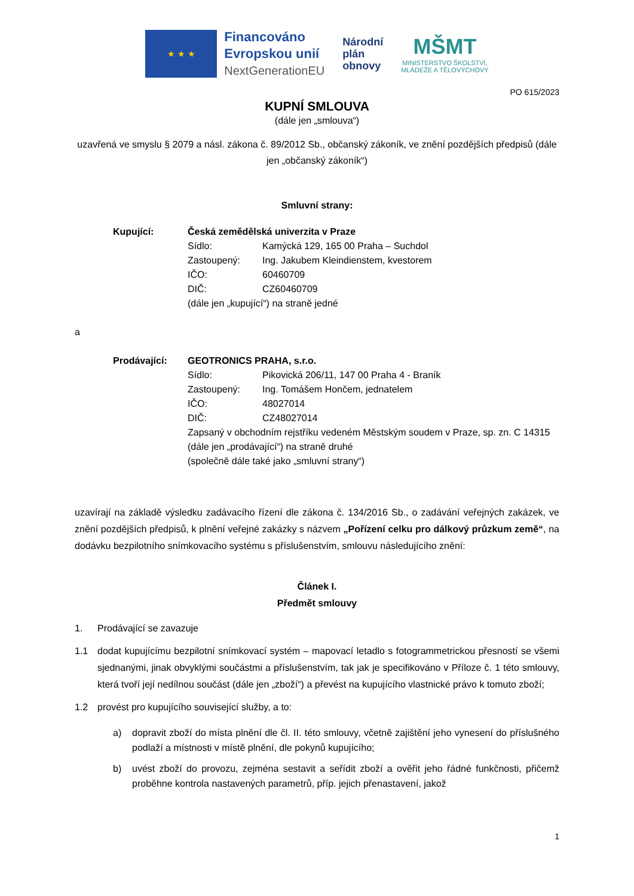★ ★ ★
Financováno
Evropskou unií
NextGenerationEU
Národní
plán
obnovy
MŠMT
MINISTERSTVO ŠKOLSTVÍ,
MLÁDEŽE A TĚLOVÝCHOVY
PO 615/2023
KUPNÍ SMLOUVA
(dále jen „smlouva“)
uzavřená ve smyslu § 2079 a násl. zákona č. 89/2012 Sb., občanský zákoník, ve znění pozdějších předpisů (dále jen „občanský zákoník“)
Smluvní strany:
Kupující: Česká zemědělská univerzita v Praze Sídlo: Kamýcká 129, 165 00 Praha – Suchdol Zastoupený: Ing. Jakubem Kleindienstem, kvestorem IČO: 60460709 DIČ: CZ60460709 (dále jen „kupující“) na straně jedné
a
Prodávající: GEOTRONICS PRAHA, s.r.o. Sídlo: Pikovická 206/11, 147 00 Praha 4 - Braník Zastoupený: Ing. Tomášem Hončem, jednatelem IČO: 48027014 DIČ: CZ48027014 Zapsaný v obchodním rejstříku vedeném Městským soudem v Praze, sp. zn. C 14315 (dále jen „prodávající“) na straně druhé (společně dále také jako „smluvní strany“)
uzavírají na základě výsledku zadávacího řízení dle zákona č. 134/2016 Sb., o zadávání veřejných zakázek, ve znění pozdějších předpisů, k plnění veřejné zakázky s názvem „Pořízení celku pro dálkový průzkum země“, na dodávku bezpilotního snímkovacího systému s příslušenstvím, smlouvu následujícího znění:
Článek I.
Předmět smlouvy
1. Prodávající se zavazuje
1.1 dodat kupujícímu bezpilotní snímkovací systém – mapovací letadlo s fotogrammetrickou přesností se všemi sjednanými, jinak obvyklými součástmi a příslušenstvím, tak jak je specifikováno v Příloze č. 1 této smlouvy, která tvoří její nedílnou součást (dále jen „zboží“) a převést na kupujícího vlastnické právo k tomuto zboží;
1.2 provést pro kupujícího související služby, a to:
a) dopravit zboží do místa plnění dle čl. II. této smlouvy, včetně zajištění jeho vynesení do příslušného podlaží a místnosti v místě plnění, dle pokynů kupujícího;
b) uvést zboží do provozu, zejména sestavit a seřídit zboží a ověřit jeho řádné funkčnosti, přičemž proběhne kontrola nastavených parametrů, příp. jejich přenastavení, jakož
1